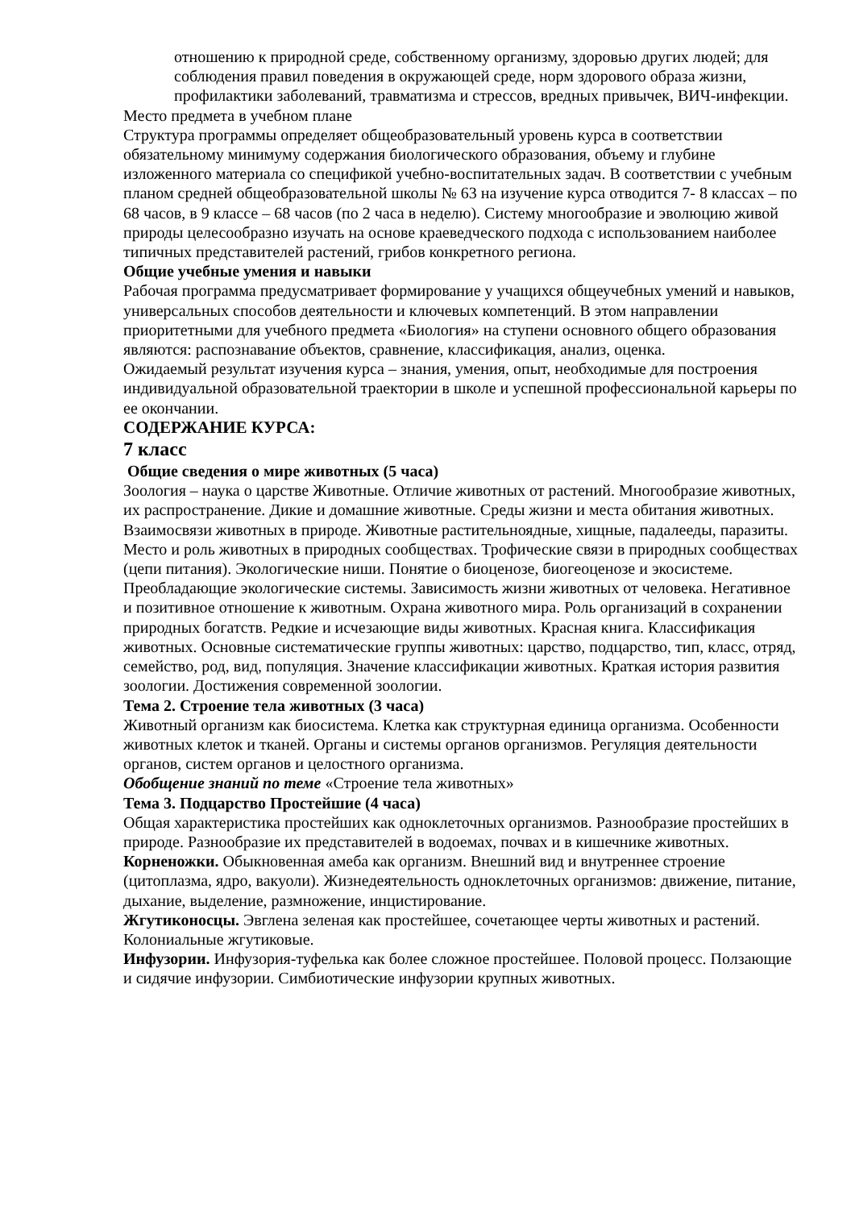отношению к природной среде, собственному организму, здоровью других людей; для соблюдения правил поведения в окружающей среде, норм здорового образа жизни, профилактики заболеваний, травматизма и стрессов, вредных привычек, ВИЧ-инфекции.
Место предмета в учебном плане
Структура программы определяет общеобразовательный уровень курса в соответствии обязательному минимуму содержания биологического образования, объему и глубине изложенного материала со спецификой учебно-воспитательных задач. В соответствии с учебным планом средней общеобразовательной школы № 63 на изучение курса отводится 7- 8 классах – по 68 часов, в 9 классе – 68 часов (по 2 часа в неделю). Систему многообразие и эволюцию живой природы целесообразно изучать на основе краеведческого подхода с использованием наиболее типичных представителей растений, грибов конкретного региона.
Общие учебные умения и навыки
Рабочая программа предусматривает формирование у учащихся общеучебных умений и навыков, универсальных способов деятельности и ключевых компетенций. В этом направлении приоритетными для учебного предмета «Биология» на ступени основного общего образования являются: распознавание объектов, сравнение, классификация, анализ, оценка.
Ожидаемый результат изучения курса – знания, умения, опыт, необходимые для построения индивидуальной образовательной траектории в школе и успешной профессиональной карьеры по ее окончании.
СОДЕРЖАНИЕ КУРСА:
7 класс
Общие сведения о мире животных (5 часа)
Зоология – наука о царстве Животные. Отличие животных от растений. Многообразие животных, их распространение. Дикие и домашние животные. Среды жизни и места обитания животных. Взаимосвязи животных в природе. Животные растительноядные, хищные, падалееды, паразиты. Место и роль животных в природных сообществах. Трофические связи в природных сообществах (цепи питания). Экологические ниши. Понятие о биоценозе, биогеоценозе и экосистеме. Преобладающие экологические системы. Зависимость жизни животных от человека. Негативное и позитивное отношение к животным. Охрана животного мира. Роль организаций в сохранении природных богатств. Редкие и исчезающие виды животных. Красная книга. Классификация животных. Основные систематические группы животных: царство, подцарство, тип, класс, отряд, семейство, род, вид, популяция. Значение классификации животных. Краткая история развития зоологии. Достижения современной зоологии.
Тема 2. Строение тела животных (3 часа)
Животный организм как биосистема. Клетка как структурная единица организма. Особенности животных клеток и тканей. Органы и системы органов организмов. Регуляция деятельности органов, систем органов и целостного организма.
Обобщение знаний по теме «Строение тела животных»
Тема 3. Подцарство Простейшие (4 часа)
Общая характеристика простейших как одноклеточных организмов. Разнообразие простейших в природе. Разнообразие их представителей в водоемах, почвах и в кишечнике животных.
Корненожки. Обыкновенная амеба как организм. Внешний вид и внутреннее строение (цитоплазма, ядро, вакуоли). Жизнедеятельность одноклеточных организмов: движение, питание, дыхание, выделение, размножение, инцистирование.
Жгутиконосцы. Эвглена зеленая как простейшее, сочетающее черты животных и растений. Колониальные жгутиковые.
Инфузории. Инфузория-туфелька как более сложное простейшее. Половой процесс. Ползающие и сидячие инфузории. Симбиотические инфузории крупных животных.